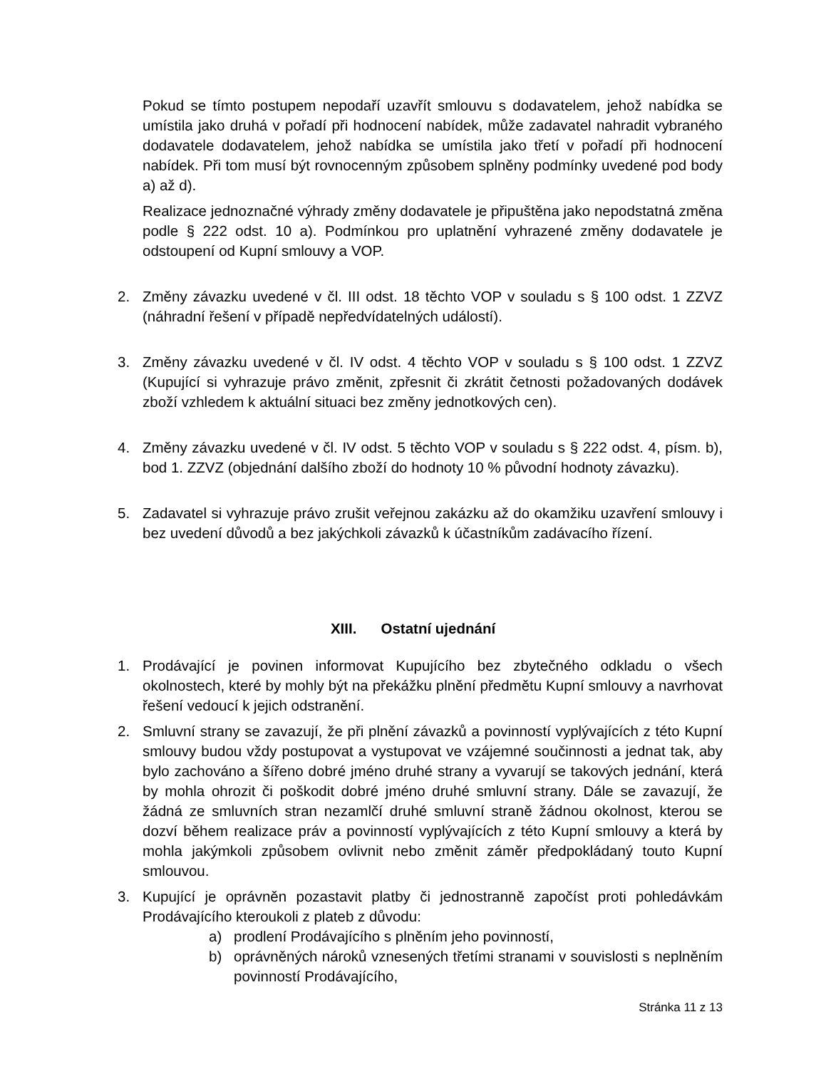Pokud se tímto postupem nepodaří uzavřít smlouvu s dodavatelem, jehož nabídka se umístila jako druhá v pořadí při hodnocení nabídek, může zadavatel nahradit vybraného dodavatele dodavatelem, jehož nabídka se umístila jako třetí v pořadí při hodnocení nabídek. Při tom musí být rovnocenným způsobem splněny podmínky uvedené pod body a) až d).
Realizace jednoznačné výhrady změny dodavatele je připuštěna jako nepodstatná změna podle § 222 odst. 10 a). Podmínkou pro uplatnění vyhrazené změny dodavatele je odstoupení od Kupní smlouvy a VOP.
2. Změny závazku uvedené v čl. III odst. 18 těchto VOP v souladu s § 100 odst. 1 ZZVZ (náhradní řešení v případě nepředvídatelných událostí).
3. Změny závazku uvedené v čl. IV odst. 4 těchto VOP v souladu s § 100 odst. 1 ZZVZ (Kupující si vyhrazuje právo změnit, zpřesnit či zkrátit četnosti požadovaných dodávek zboží vzhledem k aktuální situaci bez změny jednotkových cen).
4. Změny závazku uvedené v čl. IV odst. 5 těchto VOP v souladu s § 222 odst. 4, písm. b), bod 1. ZZVZ (objednání dalšího zboží do hodnoty 10 % původní hodnoty závazku).
5. Zadavatel si vyhrazuje právo zrušit veřejnou zakázku až do okamžiku uzavření smlouvy i bez uvedení důvodů a bez jakýchkoli závazků k účastníkům zadávacího řízení.
XIII. Ostatní ujednání
1. Prodávající je povinen informovat Kupujícího bez zbytečného odkladu o všech okolnostech, které by mohly být na překážku plnění předmětu Kupní smlouvy a navrhovat řešení vedoucí k jejich odstranění.
2. Smluvní strany se zavazují, že při plnění závazků a povinností vyplývajících z této Kupní smlouvy budou vždy postupovat a vystupovat ve vzájemné součinnosti a jednat tak, aby bylo zachováno a šířeno dobré jméno druhé strany a vyvarují se takových jednání, která by mohla ohrozit či poškodit dobré jméno druhé smluvní strany. Dále se zavazují, že žádná ze smluvních stran nezamlčí druhé smluvní straně žádnou okolnost, kterou se dozví během realizace práv a povinností vyplývajících z této Kupní smlouvy a která by mohla jakýmkoli způsobem ovlivnit nebo změnit záměr předpokládaný touto Kupní smlouvou.
3. Kupující je oprávněn pozastavit platby či jednostranně započíst proti pohledávkám Prodávajícího kteroukoli z plateb z důvodu:
a) prodlení Prodávajícího s plněním jeho povinností,
b) oprávněných nároků vznesených třetími stranami v souvislosti s neplněním povinností Prodávajícího,
Stránka 11 z 13